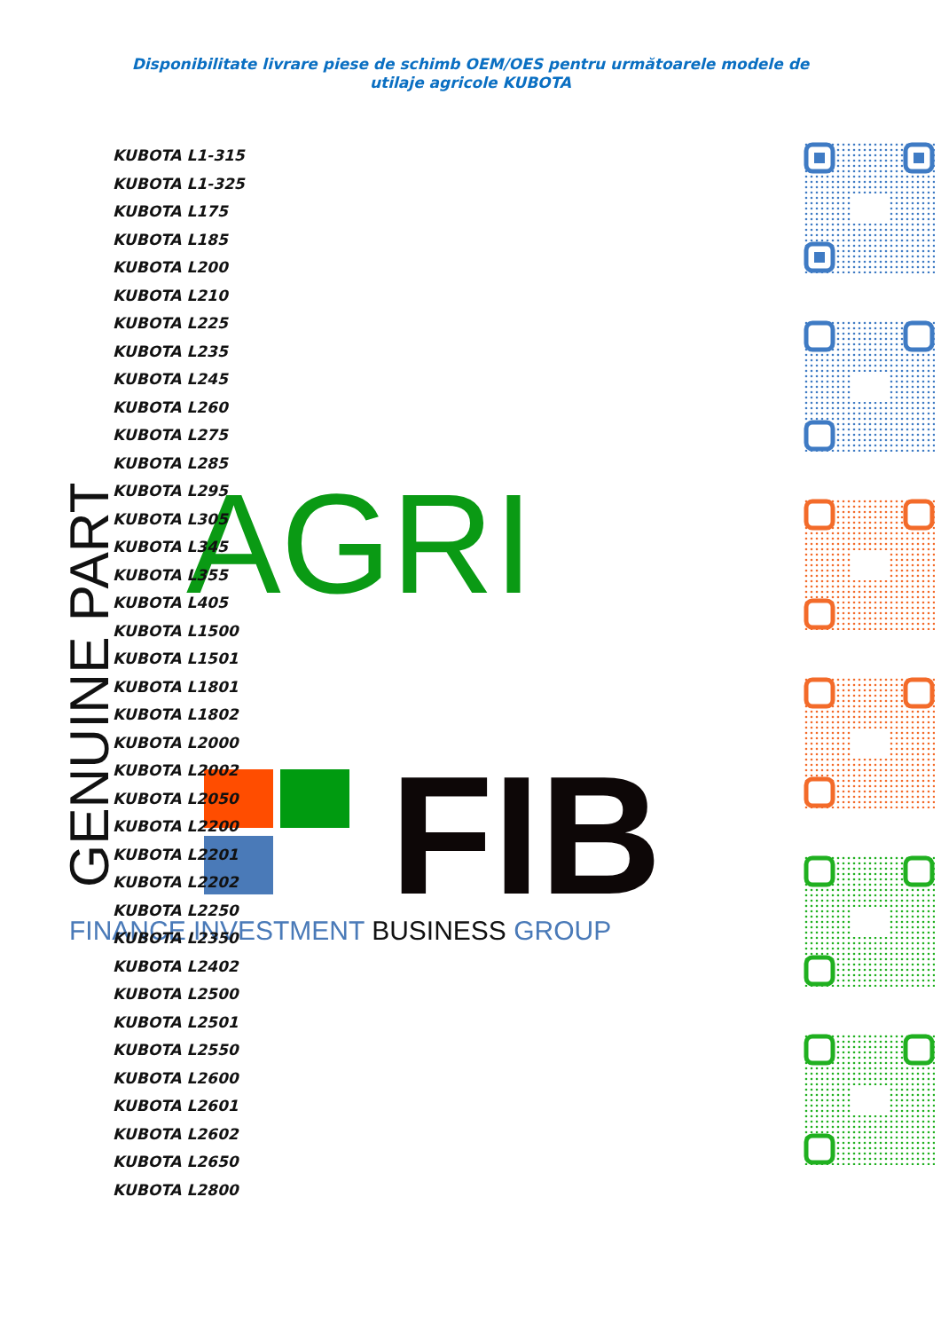Disponibilitate livrare piese de schimb OEM/OES pentru următoarele modele de utilaje agricole KUBOTA
AGRI
GENUINE PART
FIB
FINANCE INVESTMENT BUSINESS GROUP
KUBOTA L1-315
KUBOTA L1-325
KUBOTA L175
KUBOTA L185
KUBOTA L200
KUBOTA L210
KUBOTA L225
KUBOTA L235
KUBOTA L245
KUBOTA L260
KUBOTA L275
KUBOTA L285
KUBOTA L295
KUBOTA L305
KUBOTA L345
KUBOTA L355
KUBOTA L405
KUBOTA L1500
KUBOTA L1501
KUBOTA L1801
KUBOTA L1802
KUBOTA L2000
KUBOTA L2002
KUBOTA L2050
KUBOTA L2200
KUBOTA L2201
KUBOTA L2202
KUBOTA L2250
KUBOTA L2350
KUBOTA L2402
KUBOTA L2500
KUBOTA L2501
KUBOTA L2550
KUBOTA L2600
KUBOTA L2601
KUBOTA L2602
KUBOTA L2650
KUBOTA L2800